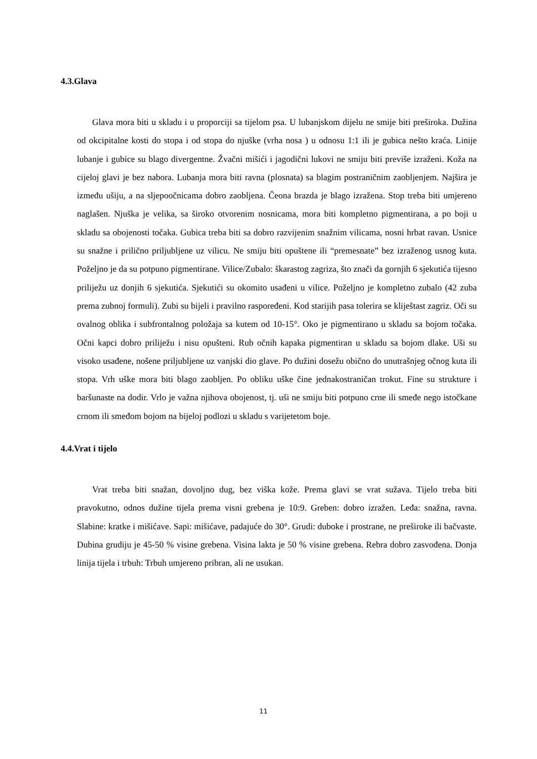4.3.Glava
Glava mora biti u skladu i u proporciji sa tijelom psa. U lubanjskom dijelu ne smije biti preširoka. Dužina od okcipitalne kosti do stopa i od stopa do njuške (vrha nosa ) u odnosu 1:1 ili je gubica nešto kraća. Linije lubanje i gubice su blago divergentne. Žvačni mišići i jagodični lukovi ne smiju biti previše izraženi. Koža na cijeloj glavi je bez nabora. Lubanja mora biti ravna (plosnata) sa blagim postraničnim zaobljenjem. Najšira je između ušiju, a na sljepoočnicama dobro zaobljena. Čeona brazda je blago izražena. Stop treba biti umjereno naglašen. Njuška je velika, sa široko otvorenim nosnicama, mora biti kompletno pigmentirana, a po boji u skladu sa obojenosti točaka. Gubica treba biti sa dobro razvijenim snažnim vilicama, nosni hrbat ravan. Usnice su snažne i prilično priljubljene uz vilicu. Ne smiju biti opuštene ili “premesnate” bez izraženog usnog kuta. Poželjno je da su potpuno pigmentirane. Vilice/Zubalo: škarastog zagriza, što znači da gornjih 6 sjekutića tijesno priliježu uz donjih 6 sjekutića. Sjekutići su okomito usađeni u vilice. Poželjno je kompletno zubalo (42 zuba prema zubnoj formuli). Zubi su bijeli i pravilno raspoređeni. Kod starijih pasa tolerira se kliještast zagriz. Oči su ovalnog oblika i subfrontalnog položaja sa kutem od 10-15°. Oko je pigmentirano u skladu sa bojom točaka. Očni kapci dobro priliježu i nisu opušteni. Rub očnih kapaka pigmentiran u skladu sa bojom dlake. Uši su visoko usađene, nošene priljubljene uz vanjski dio glave. Po dužini dosežu obično do unutrašnjeg očnog kuta ili stopa. Vrh uške mora biti blago zaobljen. Po obliku uške čine jednakostraničan trokut. Fine su strukture i baršunaste na dodir. Vrlo je važna njihova obojenost, tj. uši ne smiju biti potpuno crne ili smeđe nego istočkane crnom ili smeđom bojom na bijeloj podlozi u skladu s varijetetom boje.
4.4.Vrat i tijelo
Vrat treba biti snažan, dovoljno dug, bez viška kože. Prema glavi se vrat sužava. Tijelo treba biti pravokutno, odnos dužine tijela prema visni grebena je 10:9. Greben: dobro izražen. Leđa: snažna, ravna. Slabine: kratke i mišićave. Sapi: mišićave, padajuće do 30°. Grudi: duboke i prostrane, ne preširoke ili bačvaste. Dubina grudiju je 45-50 % visine grebena. Visina lakta je 50 % visine grebena. Rebra dobro zasvođena. Donja linija tijela i trbuh: Trbuh umjereno pribran, ali ne usukan.
11